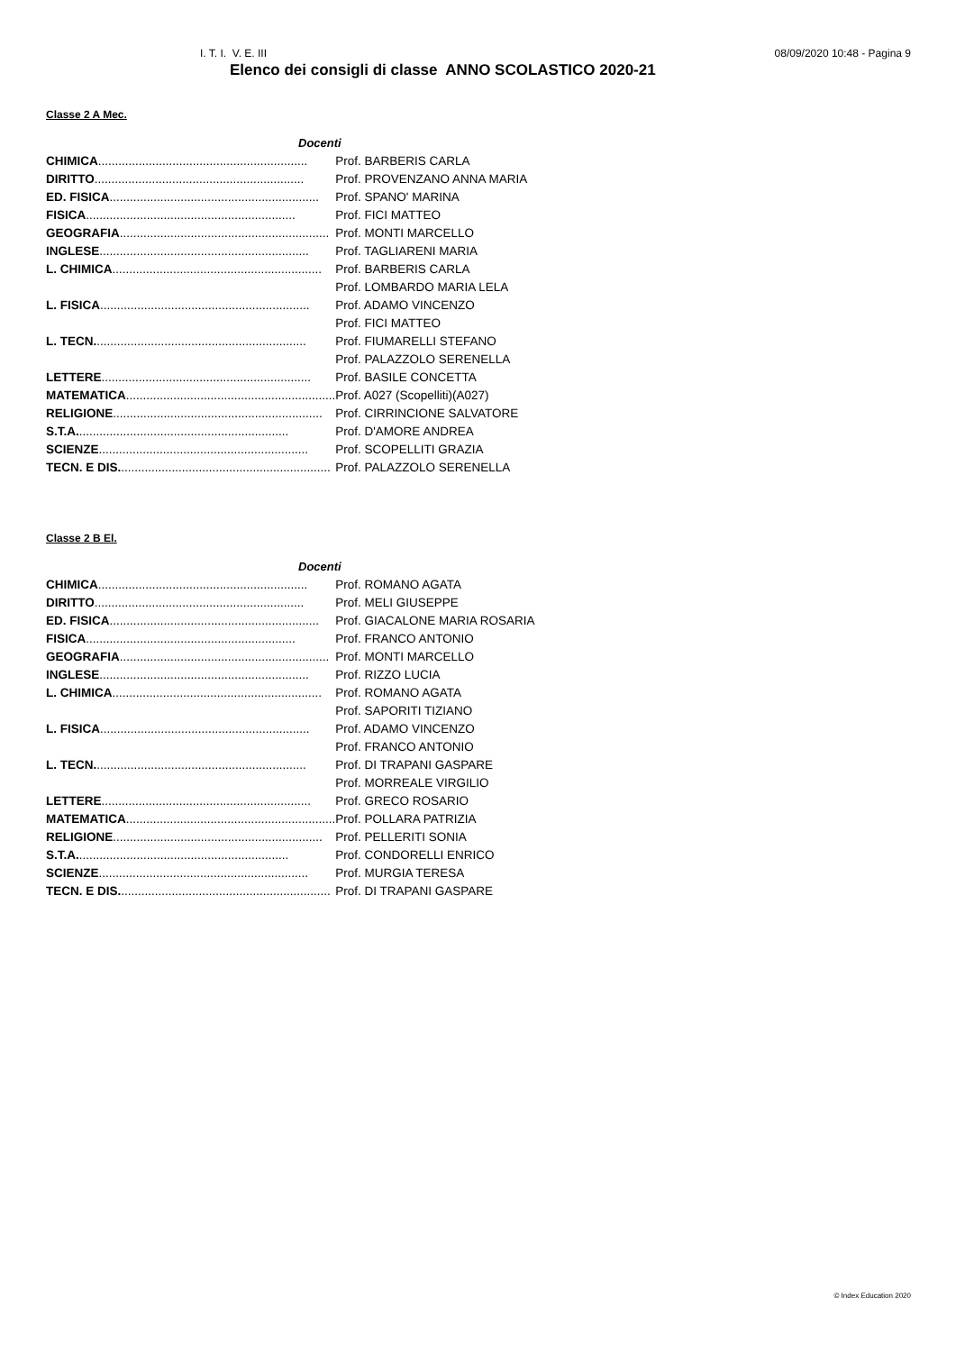I. T. I. V. E. III 08/09/2020 10:48 - Pagina 9
Elenco dei consigli di classe ANNO SCOLASTICO 2020-21
Classe 2 A Mec.
| Docenti | |
| --- | --- |
| CHIMICA .............................................................. | Prof. BARBERIS CARLA |
| DIRITTO .............................................................. | Prof. PROVENZANO ANNA MARIA |
| ED. FISICA .............................................................. | Prof. SPANO' MARINA |
| FISICA .............................................................. | Prof. FICI MATTEO |
| GEOGRAFIA .............................................................. | Prof. MONTI MARCELLO |
| INGLESE .............................................................. | Prof. TAGLIARENI MARIA |
| L. CHIMICA .............................................................. | Prof. BARBERIS CARLA |
| | Prof. LOMBARDO MARIA LELA |
| L. FISICA .............................................................. | Prof. ADAMO VINCENZO |
| | Prof. FICI MATTEO |
| L. TECN. .............................................................. | Prof. FIUMARELLI STEFANO |
| | Prof. PALAZZOLO SERENELLA |
| LETTERE .............................................................. | Prof. BASILE CONCETTA |
| MATEMATICA .............................................................. | Prof. A027 (Scopelliti)(A027) |
| RELIGIONE .............................................................. | Prof. CIRRINCIONE SALVATORE |
| S.T.A. .............................................................. | Prof. D'AMORE ANDREA |
| SCIENZE .............................................................. | Prof. SCOPELLITI GRAZIA |
| TECN. E DIS. .............................................................. | Prof. PALAZZOLO SERENELLA |
Classe 2 B El.
| Docenti | |
| --- | --- |
| CHIMICA .............................................................. | Prof. ROMANO AGATA |
| DIRITTO .............................................................. | Prof. MELI GIUSEPPE |
| ED. FISICA .............................................................. | Prof. GIACALONE MARIA ROSARIA |
| FISICA .............................................................. | Prof. FRANCO ANTONIO |
| GEOGRAFIA .............................................................. | Prof. MONTI MARCELLO |
| INGLESE .............................................................. | Prof. RIZZO LUCIA |
| L. CHIMICA .............................................................. | Prof. ROMANO AGATA |
| | Prof. SAPORITI TIZIANO |
| L. FISICA .............................................................. | Prof. ADAMO VINCENZO |
| | Prof. FRANCO ANTONIO |
| L. TECN. .............................................................. | Prof. DI TRAPANI GASPARE |
| | Prof. MORREALE VIRGILIO |
| LETTERE .............................................................. | Prof. GRECO ROSARIO |
| MATEMATICA .............................................................. | Prof. POLLARA PATRIZIA |
| RELIGIONE .............................................................. | Prof. PELLERITI SONIA |
| S.T.A. .............................................................. | Prof. CONDORELLI ENRICO |
| SCIENZE .............................................................. | Prof. MURGIA TERESA |
| TECN. E DIS. .............................................................. | Prof. DI TRAPANI GASPARE |
© Index Education 2020